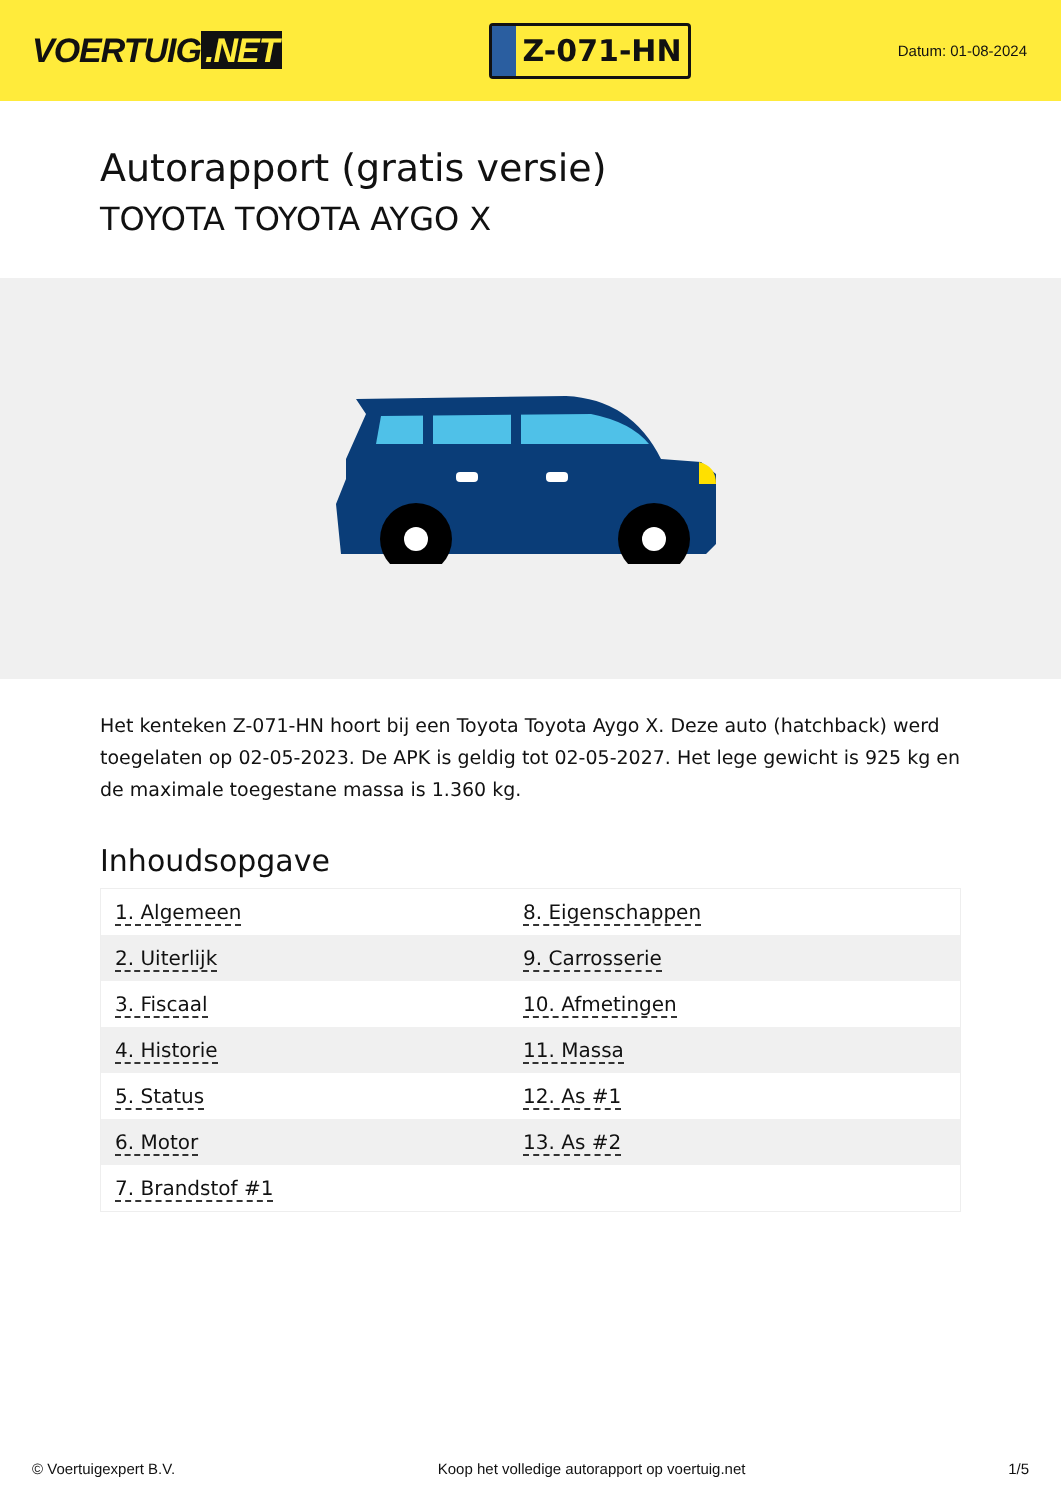VOERTUIG.NET
Z-071-HN
Datum: 01-08-2024
Autorapport (gratis versie)
TOYOTA TOYOTA AYGO X
Het kenteken Z-071-HN hoort bij een Toyota Toyota Aygo X. Deze auto (hatchback) werd toegelaten op 02-05-2023. De APK is geldig tot 02-05-2027. Het lege gewicht is 925 kg en de maximale toegestane massa is 1.360 kg.
Inhoudsopgave
| 1. Algemeen | 8. Eigenschappen |
| 2. Uiterlijk | 9. Carrosserie |
| 3. Fiscaal | 10. Afmetingen |
| 4. Historie | 11. Massa |
| 5. Status | 12. As #1 |
| 6. Motor | 13. As #2 |
| 7. Brandstof #1 | |
© Voertuigexpert B.V. Koop het volledige autorapport op voertuig.net 1/5